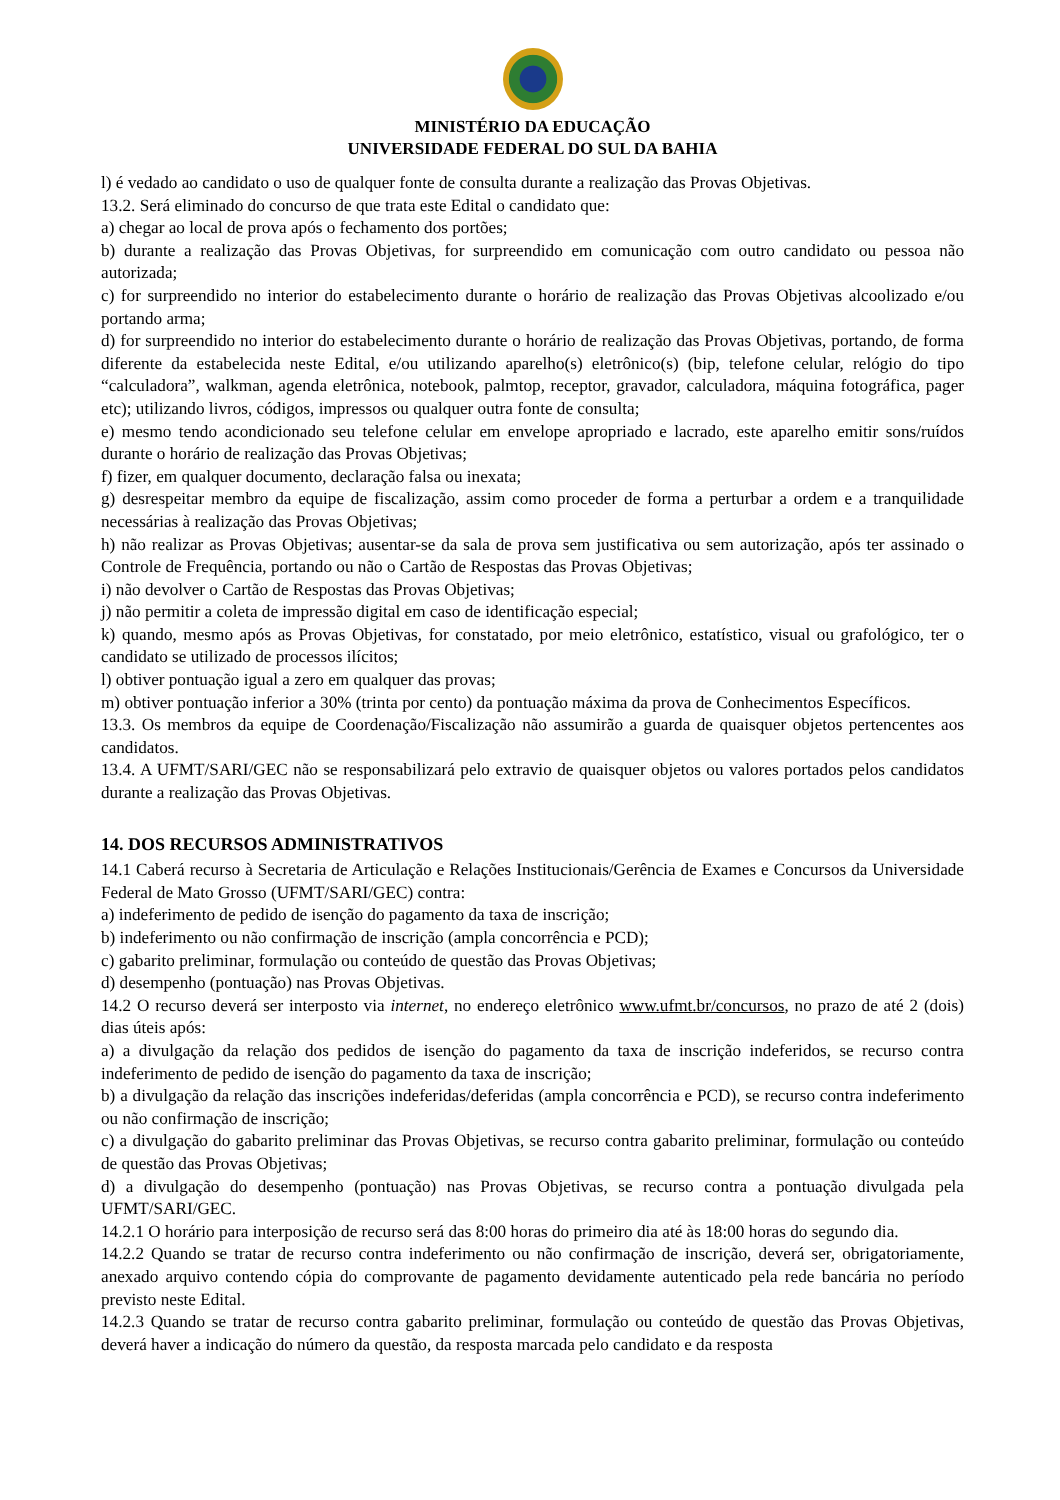MINISTÉRIO DA EDUCAÇÃO
UNIVERSIDADE FEDERAL DO SUL DA BAHIA
l) é vedado ao candidato o uso de qualquer fonte de consulta durante a realização das Provas Objetivas.
13.2. Será eliminado do concurso de que trata este Edital o candidato que:
a) chegar ao local de prova após o fechamento dos portões;
b) durante a realização das Provas Objetivas, for surpreendido em comunicação com outro candidato ou pessoa não autorizada;
c) for surpreendido no interior do estabelecimento durante o horário de realização das Provas Objetivas alcoolizado e/ou portando arma;
d) for surpreendido no interior do estabelecimento durante o horário de realização das Provas Objetivas, portando, de forma diferente da estabelecida neste Edital, e/ou utilizando aparelho(s) eletrônico(s) (bip, telefone celular, relógio do tipo “calculadora”, walkman, agenda eletrônica, notebook, palmtop, receptor, gravador, calculadora, máquina fotográfica, pager etc); utilizando livros, códigos, impressos ou qualquer outra fonte de consulta;
e) mesmo tendo acondicionado seu telefone celular em envelope apropriado e lacrado, este aparelho emitir sons/ruídos durante o horário de realização das Provas Objetivas;
f) fizer, em qualquer documento, declaração falsa ou inexata;
g) desrespeitar membro da equipe de fiscalização, assim como proceder de forma a perturbar a ordem e a tranquilidade necessárias à realização das Provas Objetivas;
h) não realizar as Provas Objetivas; ausentar-se da sala de prova sem justificativa ou sem autorização, após ter assinado o Controle de Frequência, portando ou não o Cartão de Respostas das Provas Objetivas;
i) não devolver o Cartão de Respostas das Provas Objetivas;
j) não permitir a coleta de impressão digital em caso de identificação especial;
k) quando, mesmo após as Provas Objetivas, for constatado, por meio eletrônico, estatístico, visual ou grafológico, ter o candidato se utilizado de processos ilícitos;
l) obtiver pontuação igual a zero em qualquer das provas;
m) obtiver pontuação inferior a 30% (trinta por cento) da pontuação máxima da prova de Conhecimentos Específicos.
13.3. Os membros da equipe de Coordenação/Fiscalização não assumirão a guarda de quaisquer objetos pertencentes aos candidatos.
13.4. A UFMT/SARI/GEC não se responsabilizará pelo extravio de quaisquer objetos ou valores portados pelos candidatos durante a realização das Provas Objetivas.
14. DOS RECURSOS ADMINISTRATIVOS
14.1 Caberá recurso à Secretaria de Articulação e Relações Institucionais/Gerência de Exames e Concursos da Universidade Federal de Mato Grosso (UFMT/SARI/GEC) contra:
a) indeferimento de pedido de isenção do pagamento da taxa de inscrição;
b) indeferimento ou não confirmação de inscrição (ampla concorrência e PCD);
c) gabarito preliminar, formulação ou conteúdo de questão das Provas Objetivas;
d) desempenho (pontuação) nas Provas Objetivas.
14.2 O recurso deverá ser interposto via internet, no endereço eletrônico www.ufmt.br/concursos, no prazo de até 2 (dois) dias úteis após:
a) a divulgação da relação dos pedidos de isenção do pagamento da taxa de inscrição indeferidos, se recurso contra indeferimento de pedido de isenção do pagamento da taxa de inscrição;
b) a divulgação da relação das inscrições indeferidas/deferidas (ampla concorrência e PCD), se recurso contra indeferimento ou não confirmação de inscrição;
c) a divulgação do gabarito preliminar das Provas Objetivas, se recurso contra gabarito preliminar, formulação ou conteúdo de questão das Provas Objetivas;
d) a divulgação do desempenho (pontuação) nas Provas Objetivas, se recurso contra a pontuação divulgada pela UFMT/SARI/GEC.
14.2.1 O horário para interposição de recurso será das 8:00 horas do primeiro dia até às 18:00 horas do segundo dia.
14.2.2 Quando se tratar de recurso contra indeferimento ou não confirmação de inscrição, deverá ser, obrigatoriamente, anexado arquivo contendo cópia do comprovante de pagamento devidamente autenticado pela rede bancária no período previsto neste Edital.
14.2.3 Quando se tratar de recurso contra gabarito preliminar, formulação ou conteúdo de questão das Provas Objetivas, deverá haver a indicação do número da questão, da resposta marcada pelo candidato e da resposta